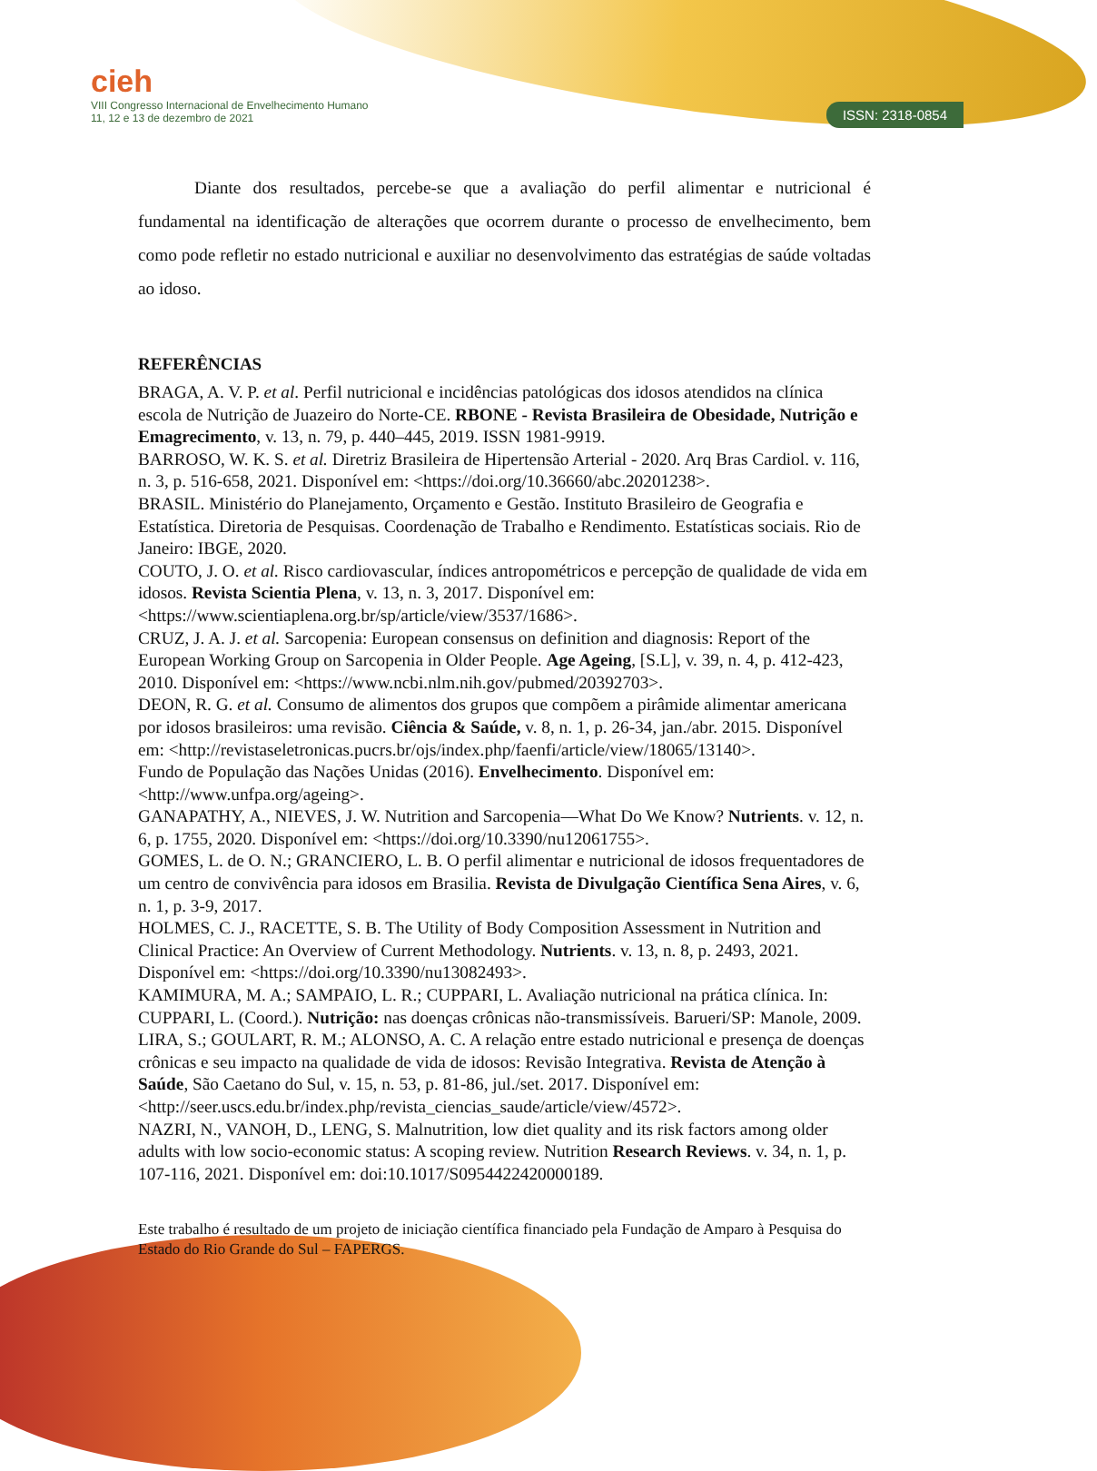ISSN: 2318-0854
cieh
VIII Congresso Internacional de Envelhecimento Humano
11, 12 e 13 de dezembro de 2021
Diante dos resultados, percebe-se que a avaliação do perfil alimentar e nutricional é fundamental na identificação de alterações que ocorrem durante o processo de envelhecimento, bem como pode refletir no estado nutricional e auxiliar no desenvolvimento das estratégias de saúde voltadas ao idoso.
REFERÊNCIAS
BRAGA, A. V. P. et al. Perfil nutricional e incidências patológicas dos idosos atendidos na clínica escola de Nutrição de Juazeiro do Norte-CE. RBONE - Revista Brasileira de Obesidade, Nutrição e Emagrecimento, v. 13, n. 79, p. 440–445, 2019. ISSN 1981-9919.
BARROSO, W. K. S. et al. Diretriz Brasileira de Hipertensão Arterial - 2020. Arq Bras Cardiol. v. 116, n. 3, p. 516-658, 2021. Disponível em: <https://doi.org/10.36660/abc.20201238>.
BRASIL. Ministério do Planejamento, Orçamento e Gestão. Instituto Brasileiro de Geografia e Estatística. Diretoria de Pesquisas. Coordenação de Trabalho e Rendimento. Estatísticas sociais. Rio de Janeiro: IBGE, 2020.
COUTO, J. O. et al. Risco cardiovascular, índices antropométricos e percepção de qualidade de vida em idosos. Revista Scientia Plena, v. 13, n. 3, 2017. Disponível em: <https://www.scientiaplena.org.br/sp/article/view/3537/1686>.
CRUZ, J. A. J. et al. Sarcopenia: European consensus on definition and diagnosis: Report of the European Working Group on Sarcopenia in Older People. Age Ageing, [S.L], v. 39, n. 4, p. 412-423, 2010. Disponível em: <https://www.ncbi.nlm.nih.gov/pubmed/20392703>.
DEON, R. G. et al. Consumo de alimentos dos grupos que compõem a pirâmide alimentar americana por idosos brasileiros: uma revisão. Ciência & Saúde, v. 8, n. 1, p. 26-34, jan./abr. 2015. Disponível em: <http://revistaseletronicas.pucrs.br/ojs/index.php/faenfi/article/view/18065/13140>.
Fundo de População das Nações Unidas (2016). Envelhecimento. Disponível em: <http://www.unfpa.org/ageing>.
GANAPATHY, A., NIEVES, J. W. Nutrition and Sarcopenia—What Do We Know? Nutrients. v. 12, n. 6, p. 1755, 2020. Disponível em: <https://doi.org/10.3390/nu12061755>.
GOMES, L. de O. N.; GRANCIERO, L. B. O perfil alimentar e nutricional de idosos frequentadores de um centro de convivência para idosos em Brasilia. Revista de Divulgação Científica Sena Aires, v. 6, n. 1, p. 3-9, 2017.
HOLMES, C. J., RACETTE, S. B. The Utility of Body Composition Assessment in Nutrition and Clinical Practice: An Overview of Current Methodology. Nutrients. v. 13, n. 8, p. 2493, 2021. Disponível em: <https://doi.org/10.3390/nu13082493>.
KAMIMURA, M. A.; SAMPAIO, L. R.; CUPPARI, L. Avaliação nutricional na prática clínica. In: CUPPARI, L. (Coord.). Nutrição: nas doenças crônicas não-transmissíveis. Barueri/SP: Manole, 2009.
LIRA, S.; GOULART, R. M.; ALONSO, A. C. A relação entre estado nutricional e presença de doenças crônicas e seu impacto na qualidade de vida de idosos: Revisão Integrativa. Revista de Atenção à Saúde, São Caetano do Sul, v. 15, n. 53, p. 81-86, jul./set. 2017. Disponível em: <http://seer.uscs.edu.br/index.php/revista_ciencias_saude/article/view/4572>.
NAZRI, N., VANOH, D., LENG, S. Malnutrition, low diet quality and its risk factors among older adults with low socio-economic status: A scoping review. Nutrition Research Reviews. v. 34, n. 1, p. 107-116, 2021. Disponível em: doi:10.1017/S0954422420000189.
Este trabalho é resultado de um projeto de iniciação científica financiado pela Fundação de Amparo à Pesquisa do Estado do Rio Grande do Sul – FAPERGS.